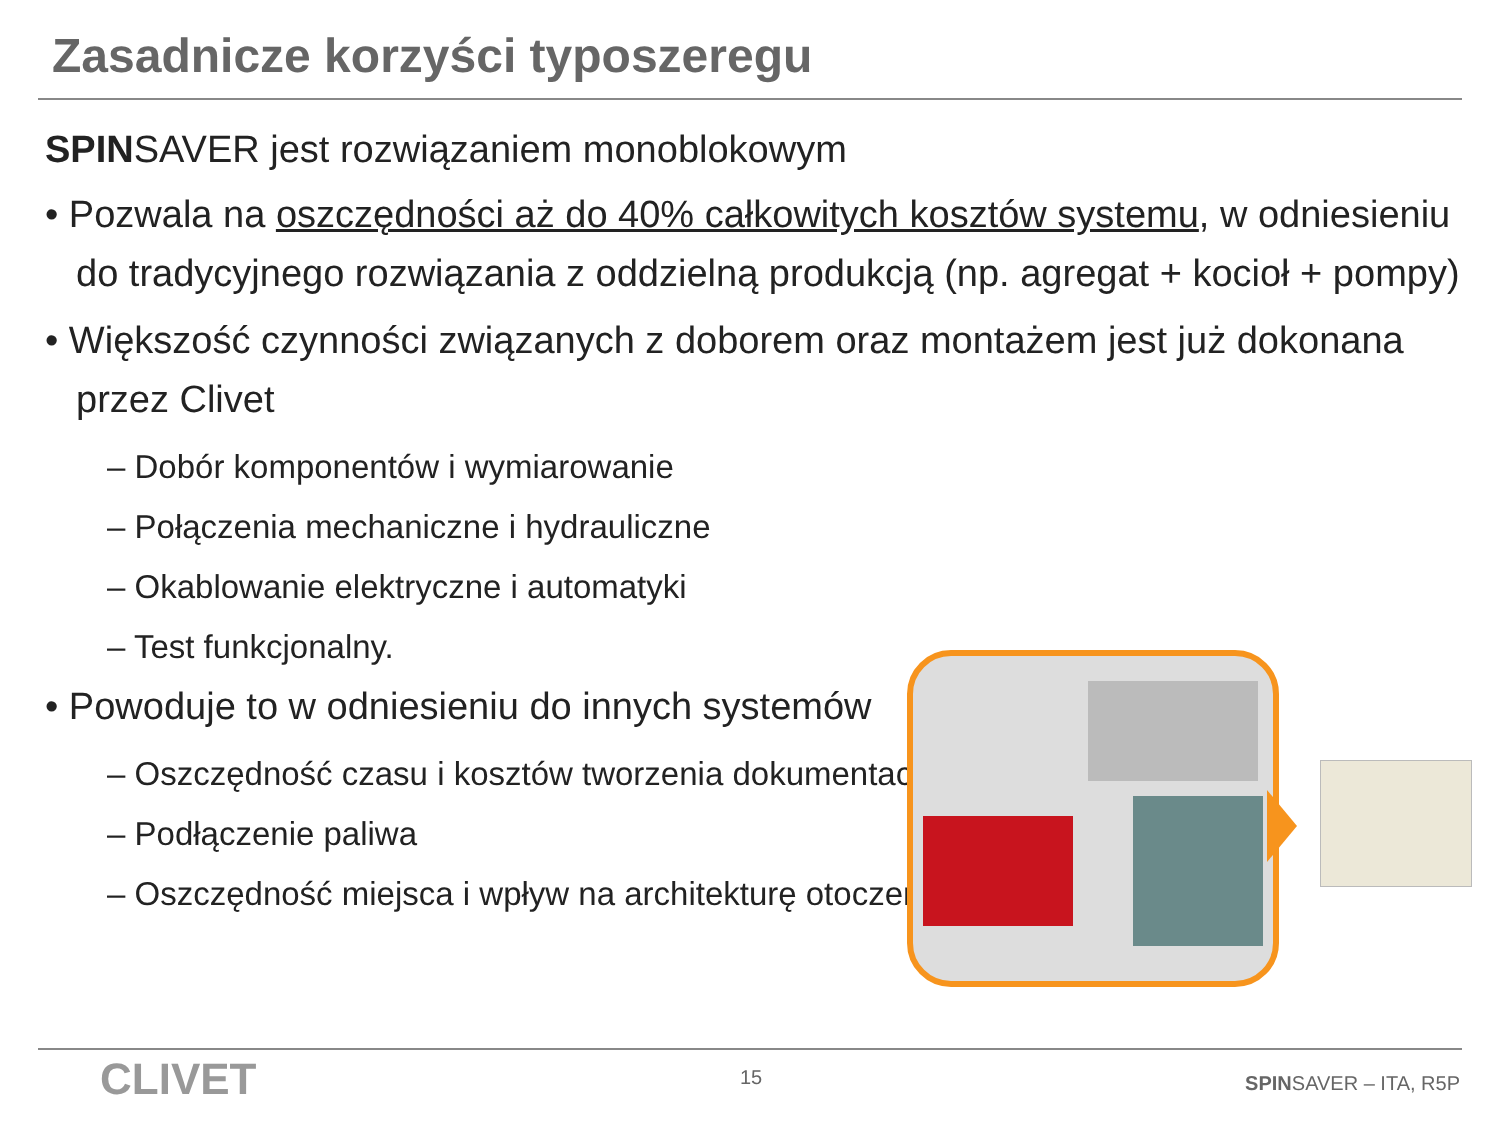Zasadnicze korzyści typoszeregu
SPINSAVER jest rozwiązaniem monoblokowym
• Pozwala na oszczędności aż do 40% całkowitych kosztów systemu, w odniesieniu do tradycyjnego rozwiązania z oddzielną produkcją (np. agregat + kocioł + pompy)
• Większość czynności związanych z doborem oraz montażem jest już dokonana przez Clivet
– Dobór komponentów i wymiarowanie
– Połączenia mechaniczne i hydrauliczne
– Okablowanie elektryczne i automatyki
– Test funkcjonalny.
• Powoduje to w odniesieniu do innych systemów
– Oszczędność czasu i kosztów tworzenia dokumentacji
– Podłączenie paliwa
– Oszczędność miejsca i wpływ na architekturę otoczenia
CLIVET 15 SPINSAVER – ITA, R5P